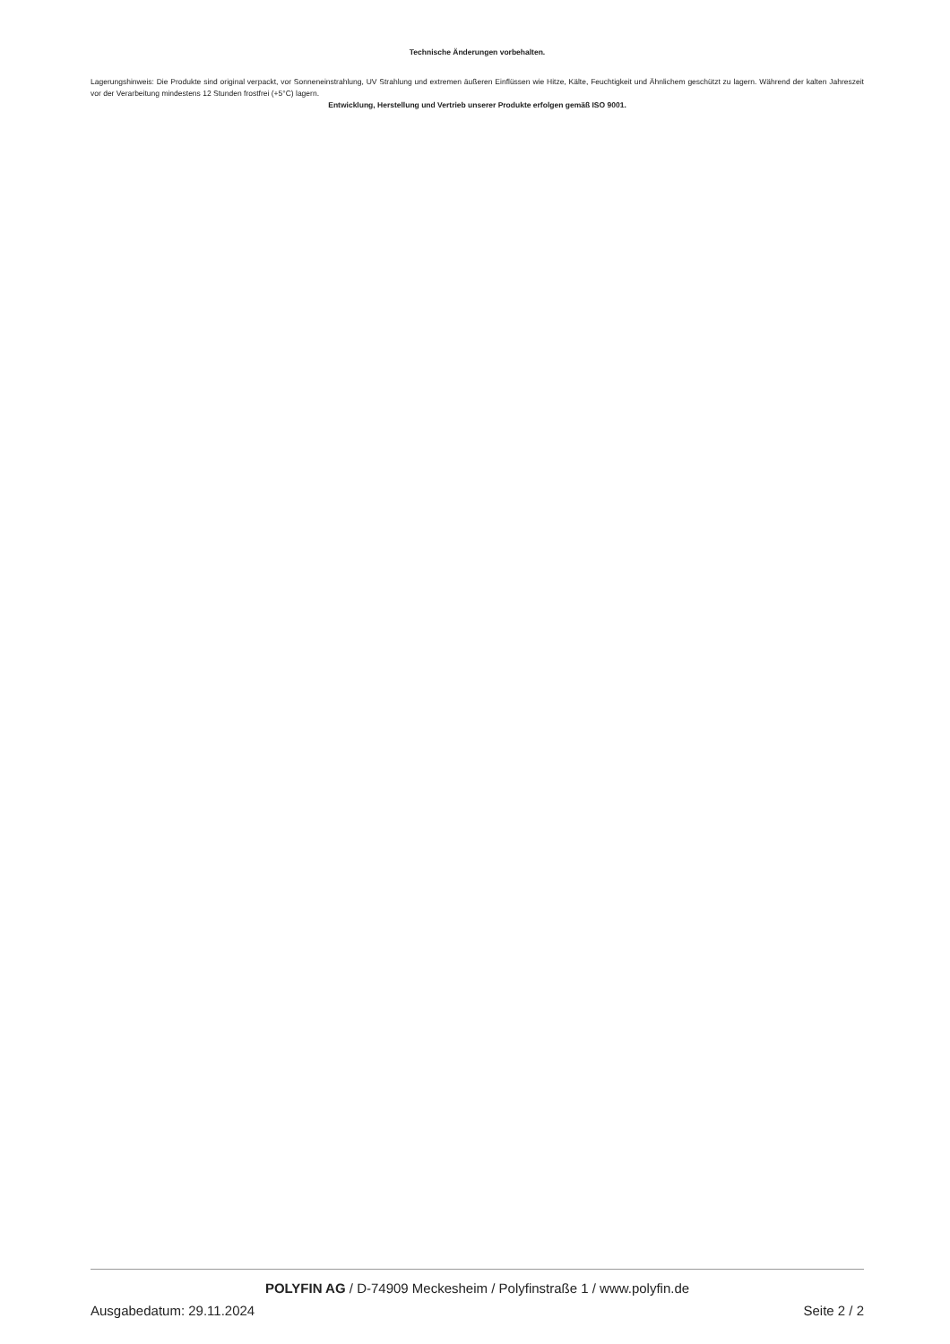Technische Änderungen vorbehalten.
Lagerungshinweis: Die Produkte sind original verpackt, vor Sonneneinstrahlung, UV Strahlung und extremen äußeren Einflüssen wie Hitze, Kälte, Feuchtigkeit und Ähnlichem geschützt zu lagern. Während der kalten Jahreszeit vor der Verarbeitung mindestens 12 Stunden frostfrei (+5°C) lagern.
Entwicklung, Herstellung und Vertrieb unserer Produkte erfolgen gemäß ISO 9001.
POLYFIN AG / D-74909 Meckesheim / Polyfinstraße 1 / www.polyfin.de
Ausgabedatum: 29.11.2024 Seite 2 / 2